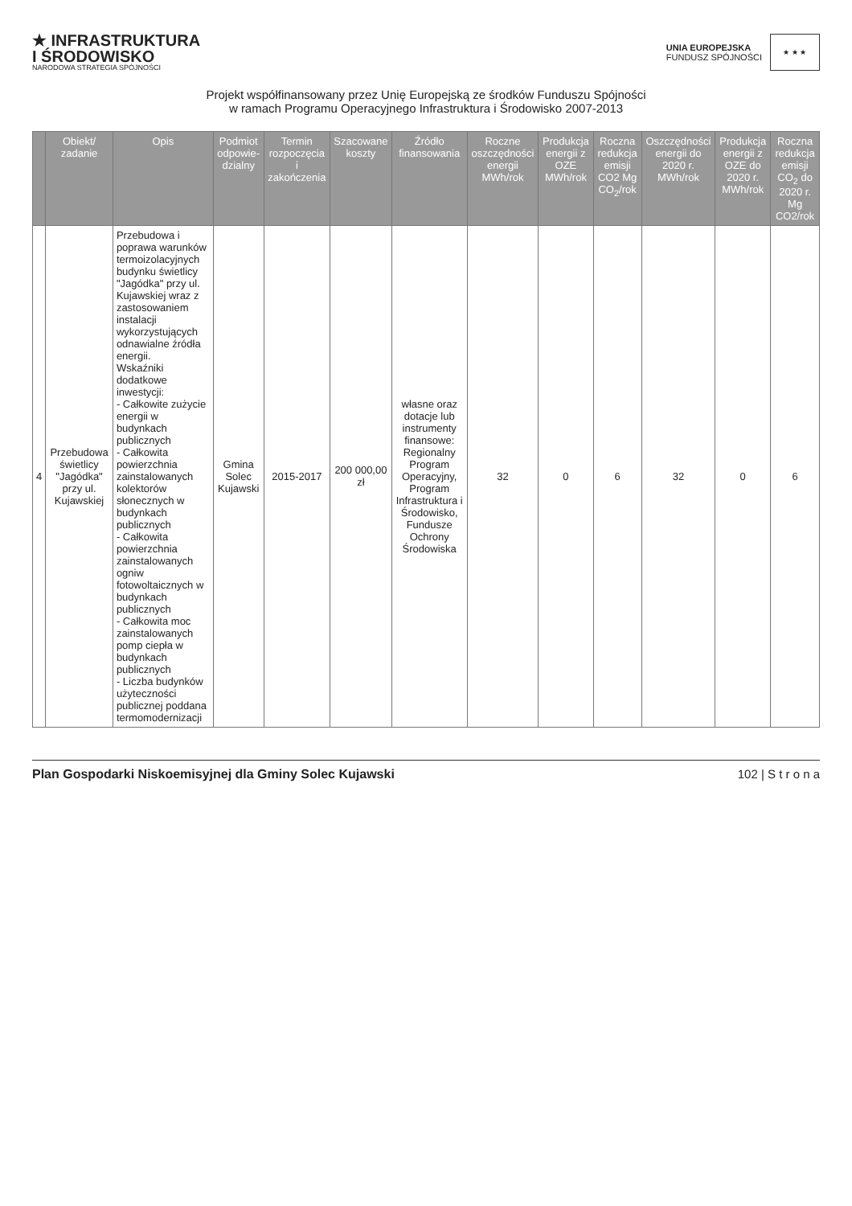★ INFRASTRUKTURA
I ŚRODOWISKO
NARODOWA STRATEGIA SPÓJNOŚCI
UNIA EUROPEJSKA
FUNDUSZ SPÓJNOŚCI
★ ★ ★
Projekt współfinansowany przez Unię Europejską ze środków Funduszu Spójności
w ramach Programu Operacyjnego Infrastruktura i Środowisko 2007-2013
| | Obiekt/ zadanie | Opis | Podmiot odpowie-dzialny | Termin rozpoczęcia i zakończenia | Szacowane koszty | Źródło finansowania | Roczne oszczędności energii MWh/rok | Produkcja energii z OZE MWh/rok | Roczna redukcja emisji CO2 Mg CO<sub>2</sub>/rok | Oszczędności energii do 2020 r. MWh/rok | Produkcja energii z OZE do 2020 r. MWh/rok | Roczna redukcja emisji CO<sub>2</sub> do 2020 r. Mg CO2/rok |
| --- | --- | --- | --- | --- | --- | --- | --- | --- | --- | --- | --- | --- |
| 4 | Przebudowa świetlicy "Jagódka" przy ul. Kujawskiej | Przebudowa i poprawa warunków termoizolacyjnych budynku świetlicy "Jagódka" przy ul. Kujawskiej wraz z zastosowaniem instalacji wykorzystujących odnawialne źródła energii. Wskaźniki dodatkowe inwestycji: - Całkowite zużycie energii w budynkach publicznych - Całkowita powierzchnia zainstalowanych kolektorów słonecznych w budynkach publicznych - Całkowita powierzchnia zainstalowanych ogniw fotowoltaicznych w budynkach publicznych - Całkowita moc zainstalowanych pomp ciepła w budynkach publicznych - Liczba budynków użyteczności publicznej poddana termomodernizacji | Gmina Solec Kujawski | 2015-2017 | 200 000,00 zł | własne oraz dotacje lub instrumenty finansowe: Regionalny Program Operacyjny, Program Infrastruktura i Środowisko, Fundusze Ochrony Środowiska | 32 | 0 | 6 | 32 | 0 | 6 |
Plan Gospodarki Niskoemisyjnej dla Gminy Solec Kujawski 102 | S t r o n a